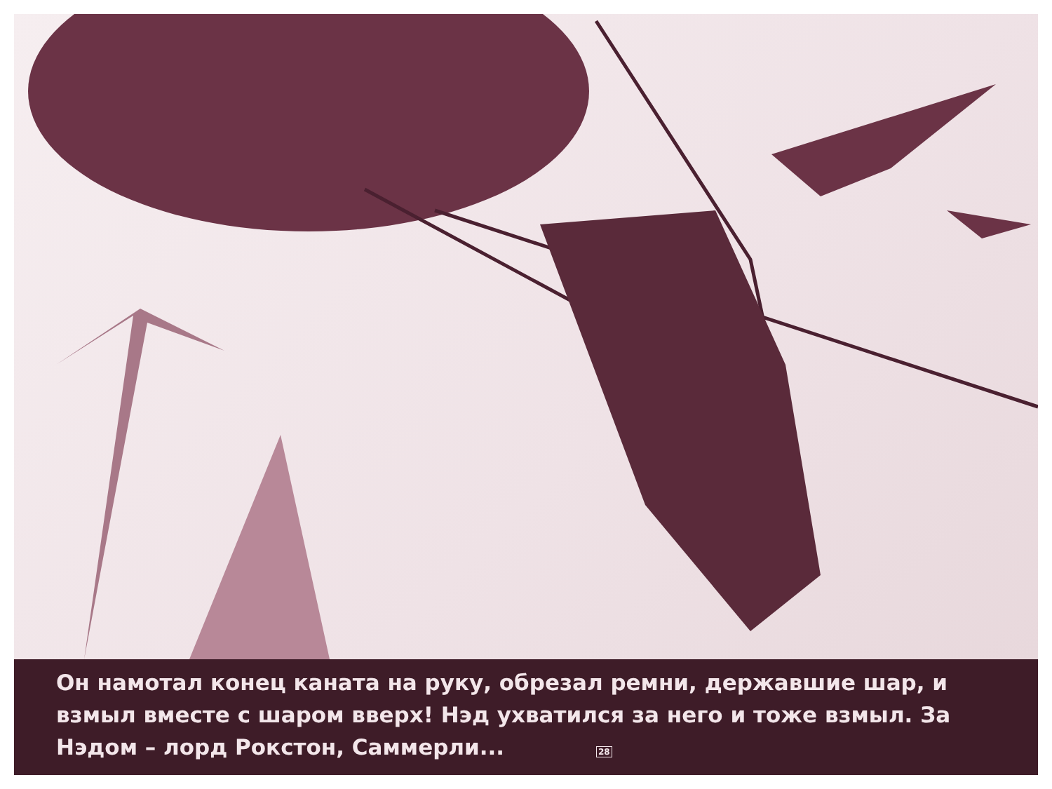Он намотал конец каната на руку, обрезал ремни, державшие шар, и взмыл вместе с шаром вверх! Нэд ухватился за него и тоже взмыл. За Нэдом – лорд Рокстон, Саммерли... 28